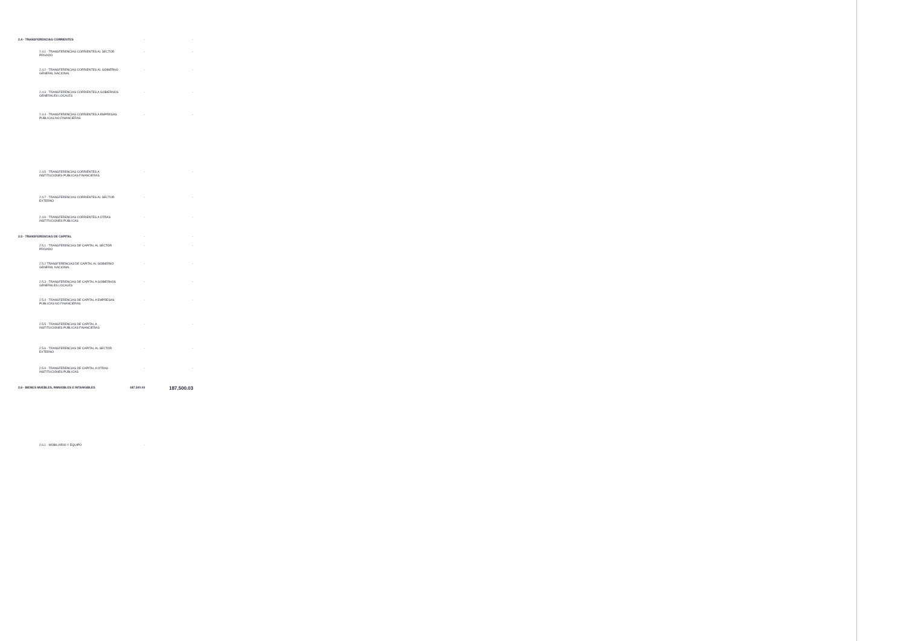| 2.4 - TRANSFERENCIAS CORRIENTES | - | - |
| 2.4.1 - TRANSFERENCIAS CORRIENTES AL SECTOR PRIVADO | - | - |
| 2.4.2 - TRANSFERENCIAS CORRIENTES AL GOBIERNO GENERAL NACIONAL | - | - |
| 2.4.3 - TRANSFERENCIAS CORRIENTES A GOBIERNOS GENERALES LOCALES | - | - |
| 2.4.4 - TRANSFERENCIAS CORRIENTES A EMPRESAS PÚBLICAS NO FINANCIERAS | - | - |
| 2.4.5 - TRANSFERENCIAS CORRIENTES A INSTITUCIONES PÚBLICAS FINANCIERAS | - | - |
| 2.4.7 - TRANSFERENCIAS CORRIENTES AL SECTOR EXTERNO | - | - |
| 2.4.9 - TRANSFERENCIAS CORRIENTES A OTRAS INSTITUCIONES PÚBLICAS | - | - |
| 2.5 - TRANSFERENCIAS DE CAPITAL | - | - |
| 2.5.1 - TRANSFERENCIAS DE CAPITAL AL SECTOR PRIVADO | - | - |
| 2.5.2 TRANSFERENCIAS DE CAPITAL AL GOBIERNO GENERAL NACIONAL | - | - |
| 2.5.3 - TRANSFERENCIAS DE CAPITAL A GOBIERNOS GENERALES LOCALES | - | - |
| 2.5.4 - TRANSFERENCIAS DE CAPITAL A EMPRESAS PÚBLICAS NO FINANCIERAS | - | - |
| 2.5.5 - TRANSFERENCIAS DE CAPITAL A INSTITUCIONES PÚBLICAS FINANCIERAS | - | - |
| 2.5.6 - TRANSFERENCIAS DE CAPITAL AL SECTOR EXTERNO | - | - |
| 2.5.9 - TRANSFERENCIAS DE CAPITAL A OTRAS INSTITUCIONES PÚBLICAS | - | - |
| 2.6 - BIENES MUEBLES, INMUEBLES E INTANGIBLES | 187,500.03 | 187,500.03 |
| 2.6.1 - MOBILIARIO Y EQUIPO | - | |